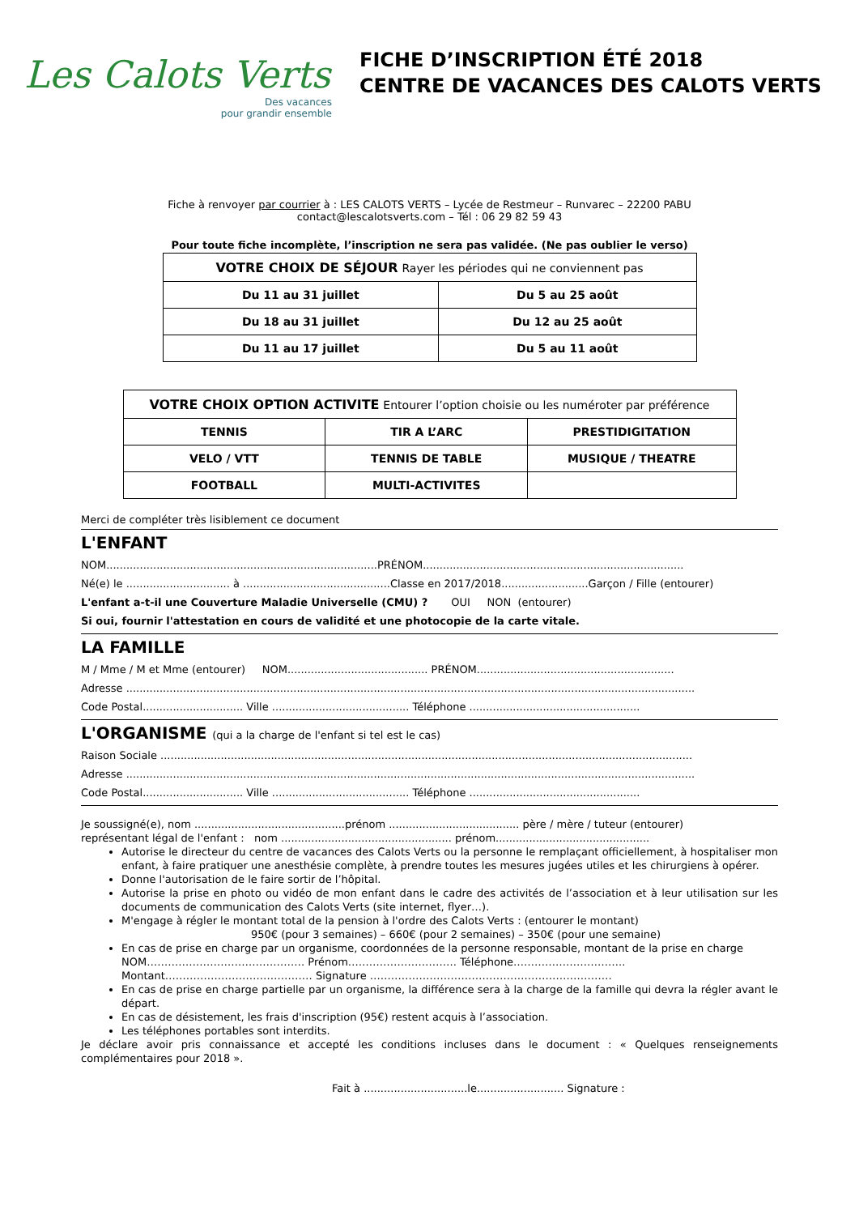Les Calots Verts
Des vacances
pour grandir ensemble
FICHE D’INSCRIPTION ÉTÉ 2018
CENTRE DE VACANCES DES CALOTS VERTS
Fiche à renvoyer par courrier à : LES CALOTS VERTS – Lycée de Restmeur – Runvarec – 22200 PABU
contact@lescalotsverts.com – Tél : 06 29 82 59 43
Pour toute fiche incomplète, l’inscription ne sera pas validée. (Ne pas oublier le verso)
| VOTRE CHOIX DE SÉJOUR Rayer les périodes qui ne conviennent pas | |
| Du 11 au 31 juillet | Du 5 au 25 août |
| Du 18 au 31 juillet | Du 12 au 25 août |
| Du 11 au 17 juillet | Du 5 au 11 août |
| VOTRE CHOIX OPTION ACTIVITE Entourer l’option choisie ou les numéroter par préférence | | |
| TENNIS | TIR A L’ARC | PRESTIDIGITATION |
| VELO / VTT | TENNIS DE TABLE | MUSIQUE / THEATRE |
| FOOTBALL | MULTI-ACTIVITES | |
Merci de compléter très lisiblement ce document
L'ENFANT
NOM.................................................................................PRÉNOM..............................................................................
Né(e) le ............................... à ............................................Classe en 2017/2018..........................Garçon / Fille (entourer)
L'enfant a-t-il une Couverture Maladie Universelle (CMU) ? OUI NON (entourer)
Si oui, fournir l'attestation en cours de validité et une photocopie de la carte vitale.
LA FAMILLE
M / Mme / M et Mme (entourer) NOM.......................................... PRÉNOM...........................................................
Adresse ..........................................................................................................................................................................
Code Postal.............................. Ville ......................................... Téléphone ...................................................
L'ORGANISME (qui a la charge de l'enfant si tel est le cas)
Raison Sociale ...............................................................................................................................................................
Adresse ..........................................................................................................................................................................
Code Postal.............................. Ville ......................................... Téléphone ...................................................
Je soussigné(e), nom .............................................prénom ....................................... père / mère / tuteur (entourer)
représentant légal de l'enfant : nom ................................................... prénom..............................................
Autorise le directeur du centre de vacances des Calots Verts ou la personne le remplaçant officiellement, à hospitaliser mon enfant, à faire pratiquer une anesthésie complète, à prendre toutes les mesures jugées utiles et les chirurgiens à opérer.
Donne l'autorisation de le faire sortir de l’hôpital.
Autorise la prise en photo ou vidéo de mon enfant dans le cadre des activités de l’association et à leur utilisation sur les documents de communication des Calots Verts (site internet, flyer…).
M'engage à régler le montant total de la pension à l'ordre des Calots Verts : (entourer le montant)
950€ (pour 3 semaines) – 660€ (pour 2 semaines) – 350€ (pour une semaine)
En cas de prise en charge par un organisme, coordonnées de la personne responsable, montant de la prise en charge
NOM……………………………………… Prénom…………………………. Téléphone…………………………..
Montant…………………………………… Signature ……………………………………………………………
En cas de prise en charge partielle par un organisme, la différence sera à la charge de la famille qui devra la régler avant le départ.
En cas de désistement, les frais d'inscription (95€) restent acquis à l’association.
Les téléphones portables sont interdits.
Je déclare avoir pris connaissance et accepté les conditions incluses dans le document : « Quelques renseignements complémentaires pour 2018 ».
Fait à ...............................le.......................... Signature :